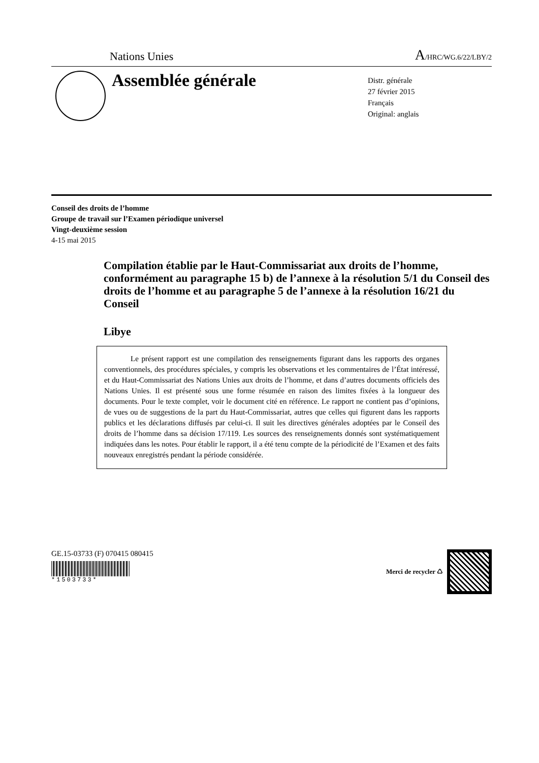Nations Unies
A/HRC/WG.6/22/LBY/2
Assemblée générale
Distr. générale
27 février 2015
Français
Original: anglais
Conseil des droits de l’homme
Groupe de travail sur l’Examen périodique universel
Vingt-deuxième session
4-15 mai 2015
Compilation établie par le Haut-Commissariat aux droits de l’homme, conformément au paragraphe 15 b) de l’annexe à la résolution 5/1 du Conseil des droits de l’homme et au paragraphe 5 de l’annexe à la résolution 16/21 du Conseil
Libye
Le présent rapport est une compilation des renseignements figurant dans les rapports des organes conventionnels, des procédures spéciales, y compris les observations et les commentaires de l’État intéressé, et du Haut-Commissariat des Nations Unies aux droits de l’homme, et dans d’autres documents officiels des Nations Unies. Il est présenté sous une forme résumée en raison des limites fixées à la longueur des documents. Pour le texte complet, voir le document cité en référence. Le rapport ne contient pas d’opinions, de vues ou de suggestions de la part du Haut-Commissariat, autres que celles qui figurent dans les rapports publics et les déclarations diffusés par celui-ci. Il suit les directives générales adoptées par le Conseil des droits de l’homme dans sa décision 17/119. Les sources des renseignements donnés sont systématiquement indiquées dans les notes. Pour établir le rapport, il a été tenu compte de la périodicité de l’Examen et des faits nouveaux enregistrés pendant la période considérée.
GE.15-03733 (F) 070415 080415
*1503733*
Merci de recycler ♺